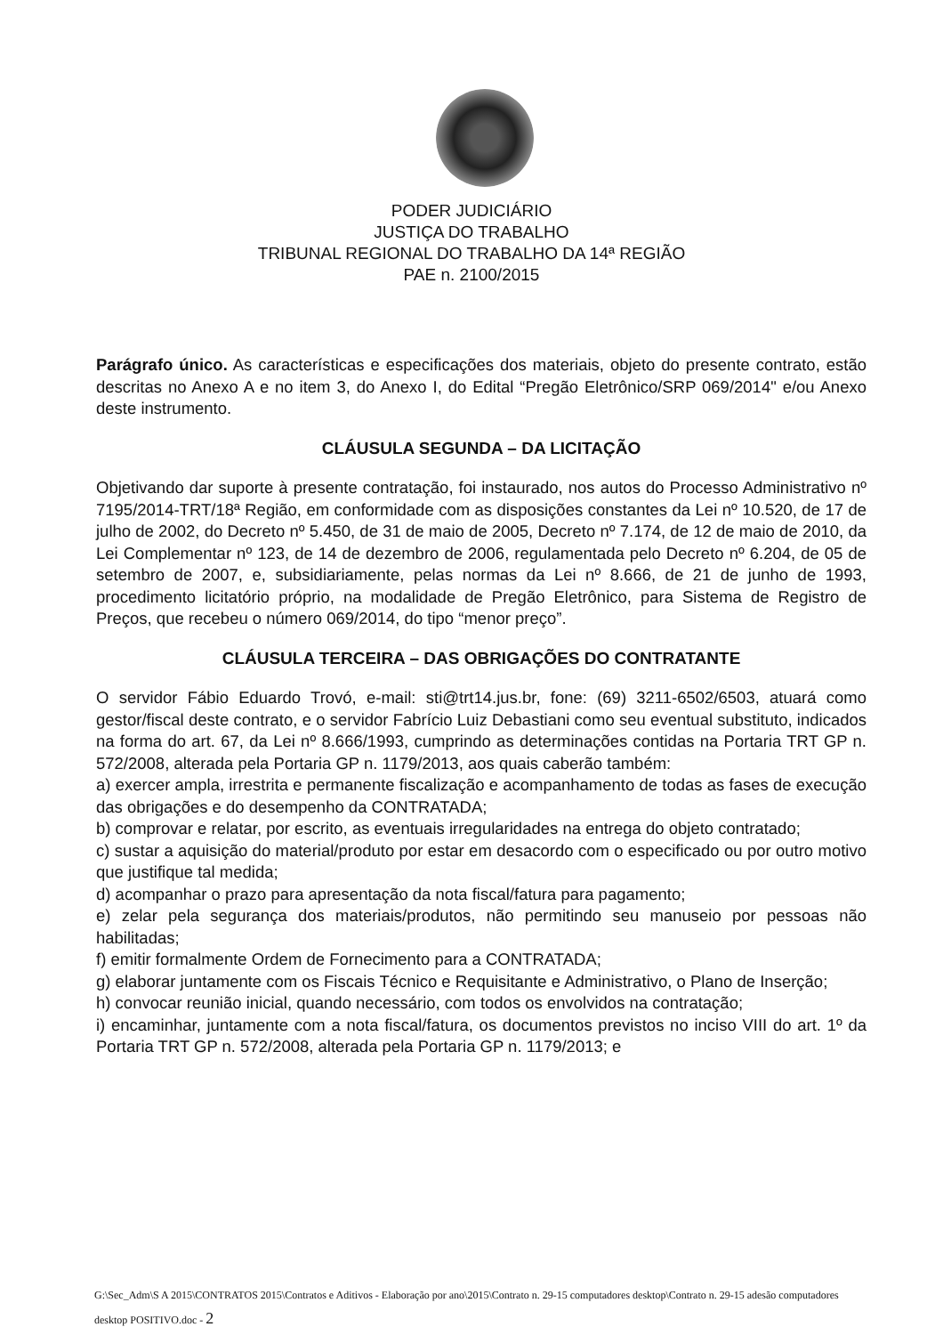PODER JUDICIÁRIO
JUSTIÇA DO TRABALHO
TRIBUNAL REGIONAL DO TRABALHO DA 14ª REGIÃO
PAE n. 2100/2015
Parágrafo único. As características e especificações dos materiais, objeto do presente contrato, estão descritas no Anexo A e no item 3, do Anexo I, do Edital “Pregão Eletrônico/SRP 069/2014" e/ou Anexo deste instrumento.
CLÁUSULA SEGUNDA – DA LICITAÇÃO
Objetivando dar suporte à presente contratação, foi instaurado, nos autos do Processo Administrativo nº 7195/2014-TRT/18ª Região, em conformidade com as disposições constantes da Lei nº 10.520, de 17 de julho de 2002, do Decreto nº 5.450, de 31 de maio de 2005, Decreto nº 7.174, de 12 de maio de 2010, da Lei Complementar nº 123, de 14 de dezembro de 2006, regulamentada pelo Decreto nº 6.204, de 05 de setembro de 2007, e, subsidiariamente, pelas normas da Lei nº 8.666, de 21 de junho de 1993, procedimento licitatório próprio, na modalidade de Pregão Eletrônico, para Sistema de Registro de Preços, que recebeu o número 069/2014, do tipo “menor preço”.
CLÁUSULA TERCEIRA – DAS OBRIGAÇÕES DO CONTRATANTE
O servidor Fábio Eduardo Trovó, e-mail: sti@trt14.jus.br, fone: (69) 3211-6502/6503, atuará como gestor/fiscal deste contrato, e o servidor Fabrício Luiz Debastiani como seu eventual substituto, indicados na forma do art. 67, da Lei nº 8.666/1993, cumprindo as determinações contidas na Portaria TRT GP n. 572/2008, alterada pela Portaria GP n. 1179/2013, aos quais caberão também:
a) exercer ampla, irrestrita e permanente fiscalização e acompanhamento de todas as fases de execução das obrigações e do desempenho da CONTRATADA;
b) comprovar e relatar, por escrito, as eventuais irregularidades na entrega do objeto contratado;
c) sustar a aquisição do material/produto por estar em desacordo com o especificado ou por outro motivo que justifique tal medida;
d) acompanhar o prazo para apresentação da nota fiscal/fatura para pagamento;
e) zelar pela segurança dos materiais/produtos, não permitindo seu manuseio por pessoas não habilitadas;
f) emitir formalmente Ordem de Fornecimento para a CONTRATADA;
g) elaborar juntamente com os Fiscais Técnico e Requisitante e Administrativo, o Plano de Inserção;
h) convocar reunião inicial, quando necessário, com todos os envolvidos na contratação;
i) encaminhar, juntamente com a nota fiscal/fatura, os documentos previstos no inciso VIII do art. 1º da Portaria TRT GP n. 572/2008, alterada pela Portaria GP n. 1179/2013; e
G:\Sec_Adm\S A 2015\CONTRATOS 2015\Contratos e Aditivos - Elaboração por ano\2015\Contrato n. 29-15 computadores desktop\Contrato n. 29-15 adesão computadores desktop POSITIVO.doc - 2